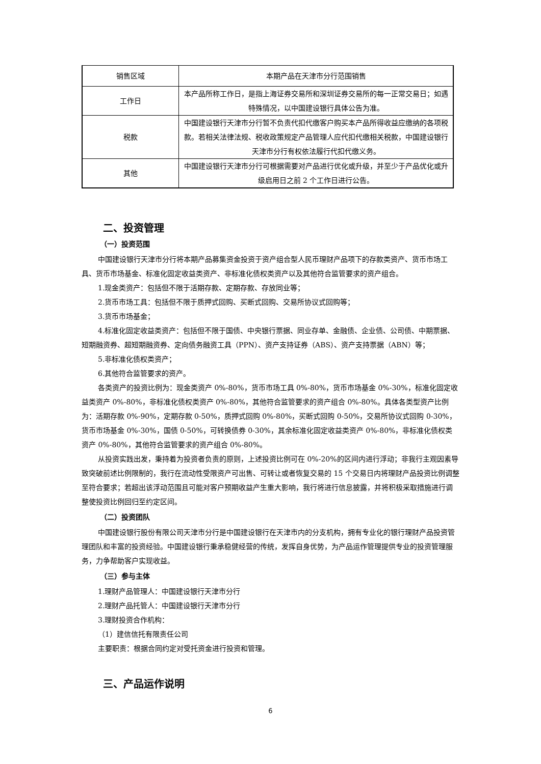| 销售区域 | 本期产品在天津市分行范围销售 |
| 工作日 | 本产品所称工作日，是指上海证券交易所和深圳证券交易所的每一正常交易日；如遇特殊情况，以中国建设银行具体公告为准。 |
| 税款 | 中国建设银行天津市分行暂不负责代扣代缴客户购买本产品所得收益应缴纳的各项税款。若相关法律法规、税收政策规定产品管理人应代扣代缴相关税款，中国建设银行天津市分行有权依法履行代扣代缴义务。 |
| 其他 | 中国建设银行天津市分行可根据需要对产品进行优化或升级，并至少于产品优化或升级启用日之前 2 个工作日进行公告。 |
二、投资管理
（一）投资范围
中国建设银行天津市分行将本期产品募集资金投资于资产组合型人民币理财产品项下的存款类资产、货币市场工具、货币市场基金、标准化固定收益类资产、非标准化债权类资产以及其他符合监管要求的资产组合。
1.现金类资产：包括但不限于活期存款、定期存款、存放同业等；
2.货币市场工具：包括但不限于质押式回购、买断式回购、交易所协议式回购等；
3.货币市场基金；
4.标准化固定收益类资产：包括但不限于国债、中央银行票据、同业存单、金融债、企业债、公司债、中期票据、短期融资券、超短期融资券、定向债务融资工具（PPN）、资产支持证券（ABS）、资产支持票据（ABN）等；
5.非标准化债权类资产；
6.其他符合监管要求的资产。
各类资产的投资比例为：现金类资产 0%-80%，货币市场工具 0%-80%，货币市场基金 0%-30%，标准化固定收益类资产 0%-80%，非标准化债权类资产 0%-80%，其他符合监管要求的资产组合 0%-80%。具体各类型资产比例为：活期存款 0%-90%，定期存款 0-50%，质押式回购 0%-80%，买断式回购 0-50%，交易所协议式回购 0-30%，货币市场基金 0%-30%，国债 0-50%，可转换债券 0-30%，其余标准化固定收益类资产 0%-80%，非标准化债权类资产 0%-80%，其他符合监管要求的资产组合 0%-80%。
从投资实践出发，秉持着为投资者负责的原则，上述投资比例可在 0%-20%的区间内进行浮动；非我行主观因素导致突破前述比例限制的，我行在流动性受限资产可出售、可转让或者恢复交易的 15 个交易日内将理财产品投资比例调整至符合要求；若超出该浮动范围且可能对客户预期收益产生重大影响，我行将进行信息披露，并将积极采取措施进行调整使投资比例回归至约定区间。
（二）投资团队
中国建设银行股份有限公司天津市分行是中国建设银行在天津市内的分支机构，拥有专业化的银行理财产品投资管理团队和丰富的投资经验。中国建设银行秉承稳健经营的传统，发挥自身优势，为产品运作管理提供专业的投资管理服务，力争帮助客户实现收益。
（三）参与主体
1.理财产品管理人：中国建设银行天津市分行
2.理财产品托管人：中国建设银行天津市分行
3.理财投资合作机构：
（1）建信信托有限责任公司
主要职责：根据合同约定对受托资金进行投资和管理。
三、产品运作说明
6